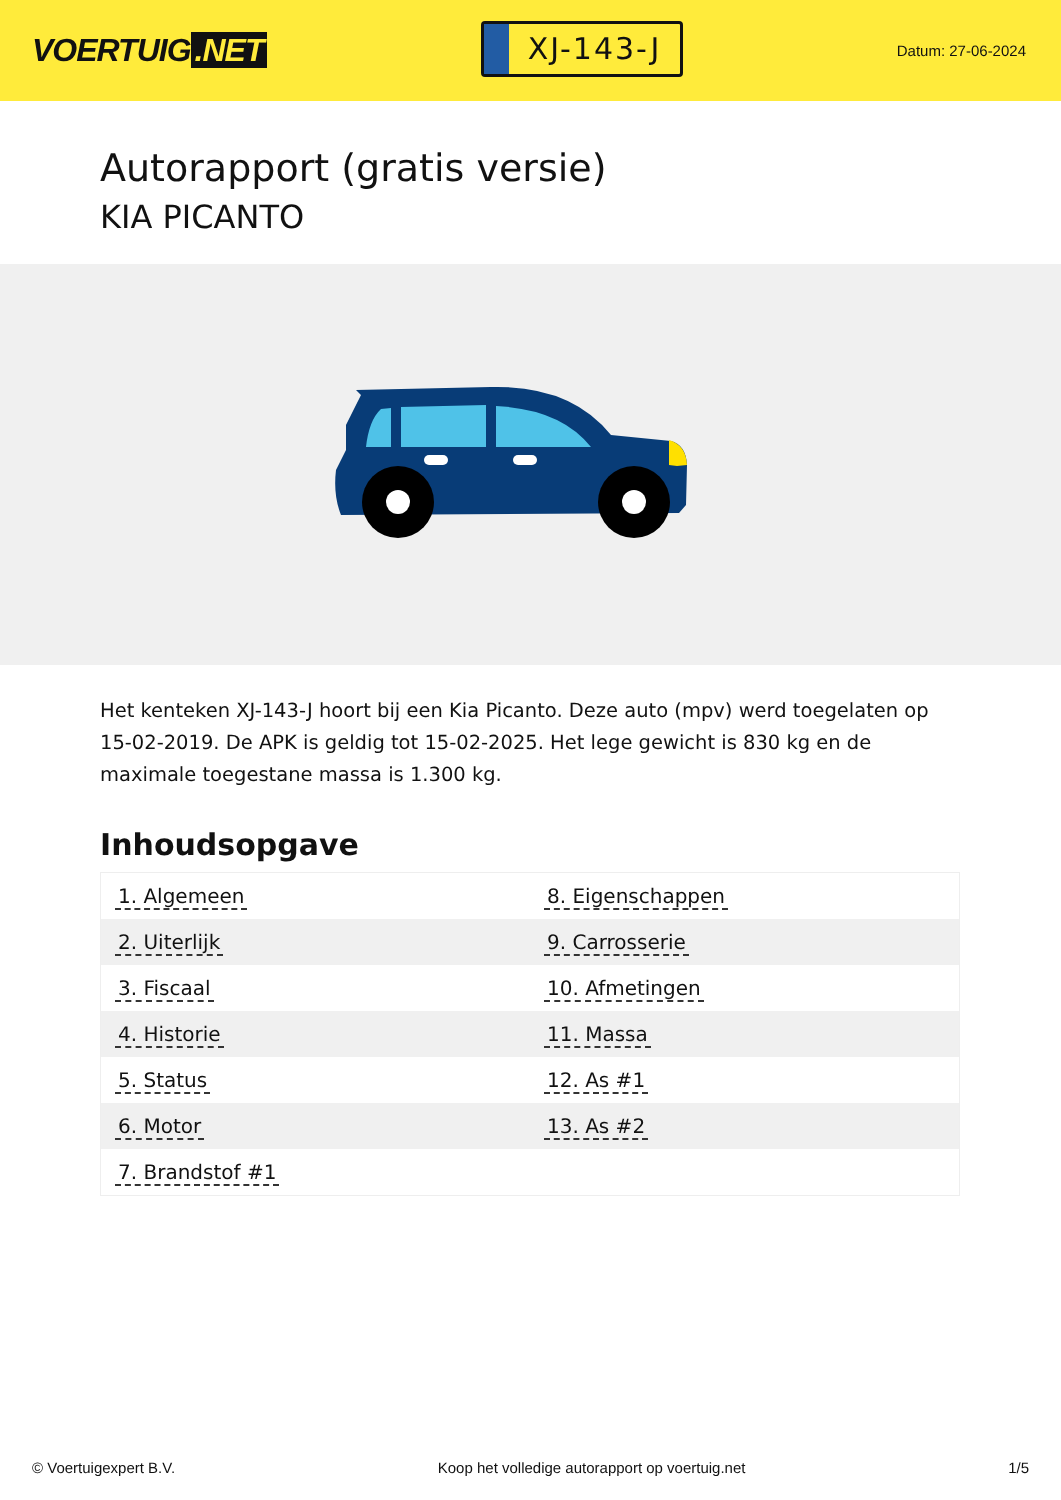VOERTUIG.NET
XJ-143-J
Datum: 27-06-2024
Autorapport (gratis versie)
KIA PICANTO
Het kenteken XJ-143-J hoort bij een Kia Picanto. Deze auto (mpv) werd toegelaten op 15-02-2019. De APK is geldig tot 15-02-2025. Het lege gewicht is 830 kg en de maximale toegestane massa is 1.300 kg.
Inhoudsopgave
| 1. Algemeen | 8. Eigenschappen |
| 2. Uiterlijk | 9. Carrosserie |
| 3. Fiscaal | 10. Afmetingen |
| 4. Historie | 11. Massa |
| 5. Status | 12. As #1 |
| 6. Motor | 13. As #2 |
| 7. Brandstof #1 | |
© Voertuigexpert B.V. Koop het volledige autorapport op voertuig.net
1/5